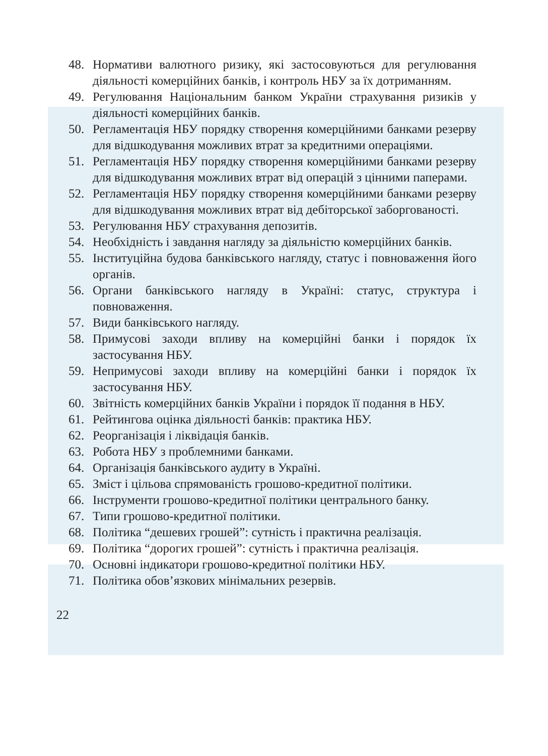48. Нормативи валютного ризику, які застосовуються для регулювання діяльності комерційних банків, і контроль НБУ за їх дотриманням.
49. Регулювання Національним банком України страхування ризиків у діяльності комерційних банків.
50. Регламентація НБУ порядку створення комерційними банками резерву для відшкодування можливих втрат за кредитними операціями.
51. Регламентація НБУ порядку створення комерційними банками резерву для відшкодування можливих втрат від операцій з цінними паперами.
52. Регламентація НБУ порядку створення комерційними банками резерву для відшкодування можливих втрат від дебіторської заборгованості.
53. Регулювання НБУ страхування депозитів.
54. Необхідність і завдання нагляду за діяльністю комерційних банків.
55. Інституційна будова банківського нагляду, статус і повноваження його органів.
56. Органи банківського нагляду в Україні: статус, структура і повноваження.
57. Види банківського нагляду.
58. Примусові заходи впливу на комерційні банки і порядок їх застосування НБУ.
59. Непримусові заходи впливу на комерційні банки і порядок їх застосування НБУ.
60. Звітність комерційних банків України і порядок її подання в НБУ.
61. Рейтингова оцінка діяльності банків: практика НБУ.
62. Реорганізація і ліквідація банків.
63. Робота НБУ з проблемними банками.
64. Організація банківського аудиту в Україні.
65. Зміст і цільова спрямованість грошово-кредитної політики.
66. Інструменти грошово-кредитної політики центрального банку.
67. Типи грошово-кредитної політики.
68. Політика “дешевих грошей”: сутність і практична реалізація.
69. Політика “дорогих грошей”: сутність і практична реалізація.
70. Основні індикатори грошово-кредитної політики НБУ.
71. Політика обов’язкових мінімальних резервів.
22